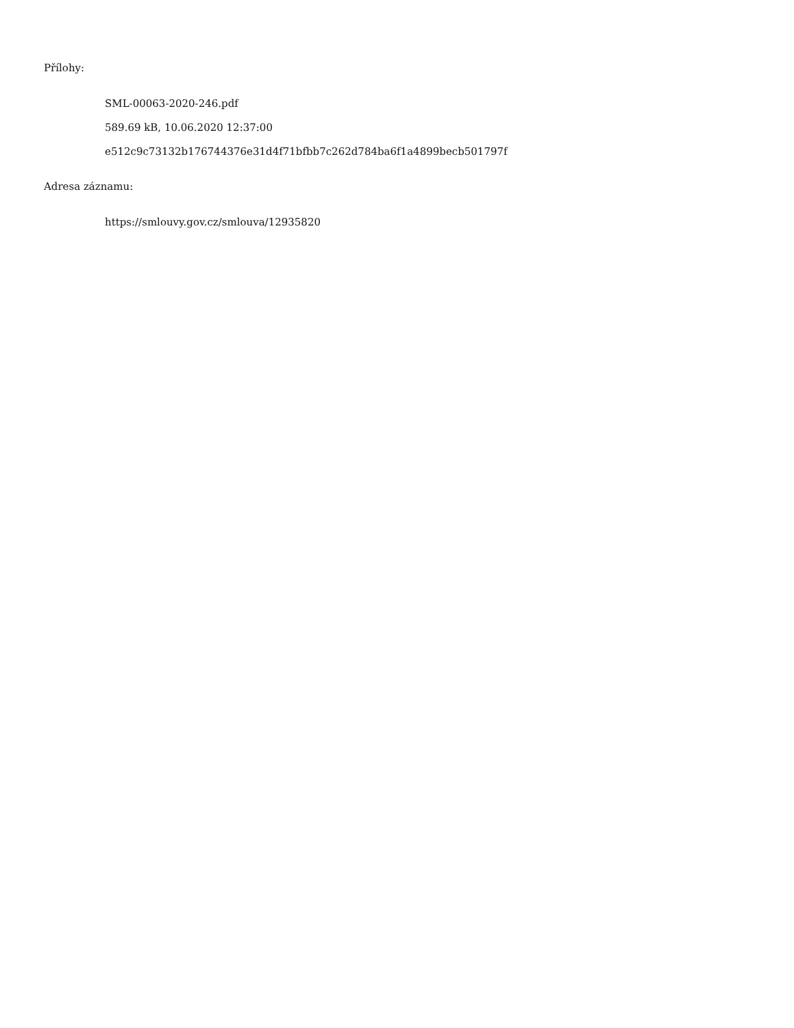Přílohy:
SML-00063-2020-246.pdf
589.69 kB, 10.06.2020 12:37:00
e512c9c73132b176744376e31d4f71bfbb7c262d784ba6f1a4899becb501797f
Adresa záznamu:
https://smlouvy.gov.cz/smlouva/12935820